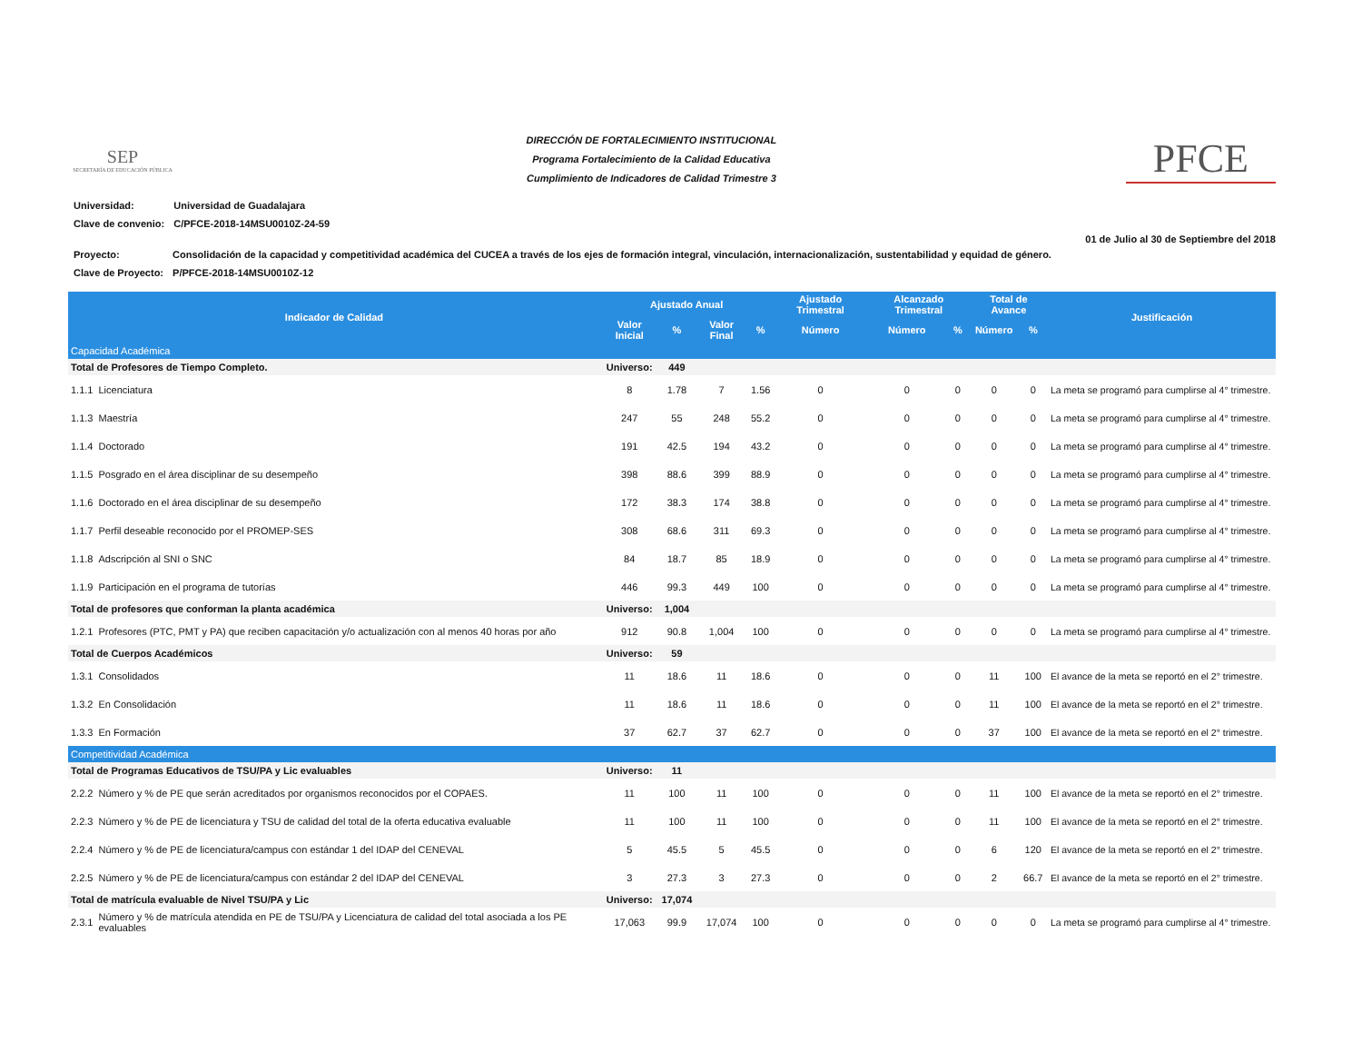SEP
SECRETARÍA DE EDUCACIÓN PÚBLICA
DIRECCIÓN DE FORTALECIMIENTO INSTITUCIONAL
Programa Fortalecimiento de la Calidad Educativa
Cumplimiento de Indicadores de Calidad Trimestre 3
PFCE
| Universidad: | Universidad de Guadalajara |
| Clave de convenio: | C/PFCE-2018-14MSU0010Z-24-59 |
01 de Julio al 30 de Septiembre del 2018
| Proyecto: | Consolidación de la capacidad y competitividad académica del CUCEA a través de los ejes de formación integral, vinculación, internacionalización, sustentabilidad y equidad de género. |
| Clave de Proyecto: | P/PFCE-2018-14MSU0010Z-12 |
| Indicador de Calidad | | Ajustado Anual | | | | Ajustado Trimestral | Alcanzado Trimestral | | Total de Avance | | Justificación |
| --- | --- | --- | --- | --- | --- | --- | --- | --- | --- | --- | --- |
| | | Valor Inicial | % | Valor Final | % | Número | Número | % | Número | % | |
| Capacidad Académica | | | | | | | | | | | |
| Total de Profesores de Tiempo Completo. | | Universo: | 449 | | | | | | | | |
| 1.1.1 | Licenciatura | 8 | 1.78 | 7 | 1.56 | 0 | 0 | 0 | 0 | 0 | La meta se programó para cumplirse al 4° trimestre. |
| 1.1.3 | Maestría | 247 | 55 | 248 | 55.2 | 0 | 0 | 0 | 0 | 0 | La meta se programó para cumplirse al 4° trimestre. |
| 1.1.4 | Doctorado | 191 | 42.5 | 194 | 43.2 | 0 | 0 | 0 | 0 | 0 | La meta se programó para cumplirse al 4° trimestre. |
| 1.1.5 | Posgrado en el área disciplinar de su desempeño | 398 | 88.6 | 399 | 88.9 | 0 | 0 | 0 | 0 | 0 | La meta se programó para cumplirse al 4° trimestre. |
| 1.1.6 | Doctorado en el área disciplinar de su desempeño | 172 | 38.3 | 174 | 38.8 | 0 | 0 | 0 | 0 | 0 | La meta se programó para cumplirse al 4° trimestre. |
| 1.1.7 | Perfil deseable reconocido por el PROMEP-SES | 308 | 68.6 | 311 | 69.3 | 0 | 0 | 0 | 0 | 0 | La meta se programó para cumplirse al 4° trimestre. |
| 1.1.8 | Adscripción al SNI o SNC | 84 | 18.7 | 85 | 18.9 | 0 | 0 | 0 | 0 | 0 | La meta se programó para cumplirse al 4° trimestre. |
| 1.1.9 | Participación en el programa de tutorías | 446 | 99.3 | 449 | 100 | 0 | 0 | 0 | 0 | 0 | La meta se programó para cumplirse al 4° trimestre. |
| Total de profesores que conforman la planta académica | | Universo: | 1,004 | | | | | | | | |
| 1.2.1 | Profesores (PTC, PMT y PA) que reciben capacitación y/o actualización con al menos 40 horas por año | 912 | 90.8 | 1,004 | 100 | 0 | 0 | 0 | 0 | 0 | La meta se programó para cumplirse al 4° trimestre. |
| Total de Cuerpos Académicos | | Universo: | 59 | | | | | | | | |
| 1.3.1 | Consolidados | 11 | 18.6 | 11 | 18.6 | 0 | 0 | 0 | 11 | 100 | El avance de la meta se reportó en el 2° trimestre. |
| 1.3.2 | En Consolidación | 11 | 18.6 | 11 | 18.6 | 0 | 0 | 0 | 11 | 100 | El avance de la meta se reportó en el 2° trimestre. |
| 1.3.3 | En Formación | 37 | 62.7 | 37 | 62.7 | 0 | 0 | 0 | 37 | 100 | El avance de la meta se reportó en el 2° trimestre. |
| Competitividad Académica | | | | | | | | | | | |
| Total de Programas Educativos de TSU/PA y Lic evaluables | | Universo: | 11 | | | | | | | | |
| 2.2.2 | Número y % de PE que serán acreditados por organismos reconocidos por el COPAES. | 11 | 100 | 11 | 100 | 0 | 0 | 0 | 11 | 100 | El avance de la meta se reportó en el 2° trimestre. |
| 2.2.3 | Número y % de PE de licenciatura y TSU de calidad del total de la oferta educativa evaluable | 11 | 100 | 11 | 100 | 0 | 0 | 0 | 11 | 100 | El avance de la meta se reportó en el 2° trimestre. |
| 2.2.4 | Número y % de PE de licenciatura/campus con estándar 1 del IDAP del CENEVAL | 5 | 45.5 | 5 | 45.5 | 0 | 0 | 0 | 6 | 120 | El avance de la meta se reportó en el 2° trimestre. |
| 2.2.5 | Número y % de PE de licenciatura/campus con estándar 2 del IDAP del CENEVAL | 3 | 27.3 | 3 | 27.3 | 0 | 0 | 0 | 2 | 66.7 | El avance de la meta se reportó en el 2° trimestre. |
| Total de matrícula evaluable de Nivel TSU/PA y Lic | | Universo: | 17,074 | | | | | | | | |
| 2.3.1 | Número y % de matrícula atendida en PE de TSU/PA y Licenciatura de calidad del total asociada a los PE evaluables | 17,063 | 99.9 | 17,074 | 100 | 0 | 0 | 0 | 0 | 0 | La meta se programó para cumplirse al 4° trimestre. |